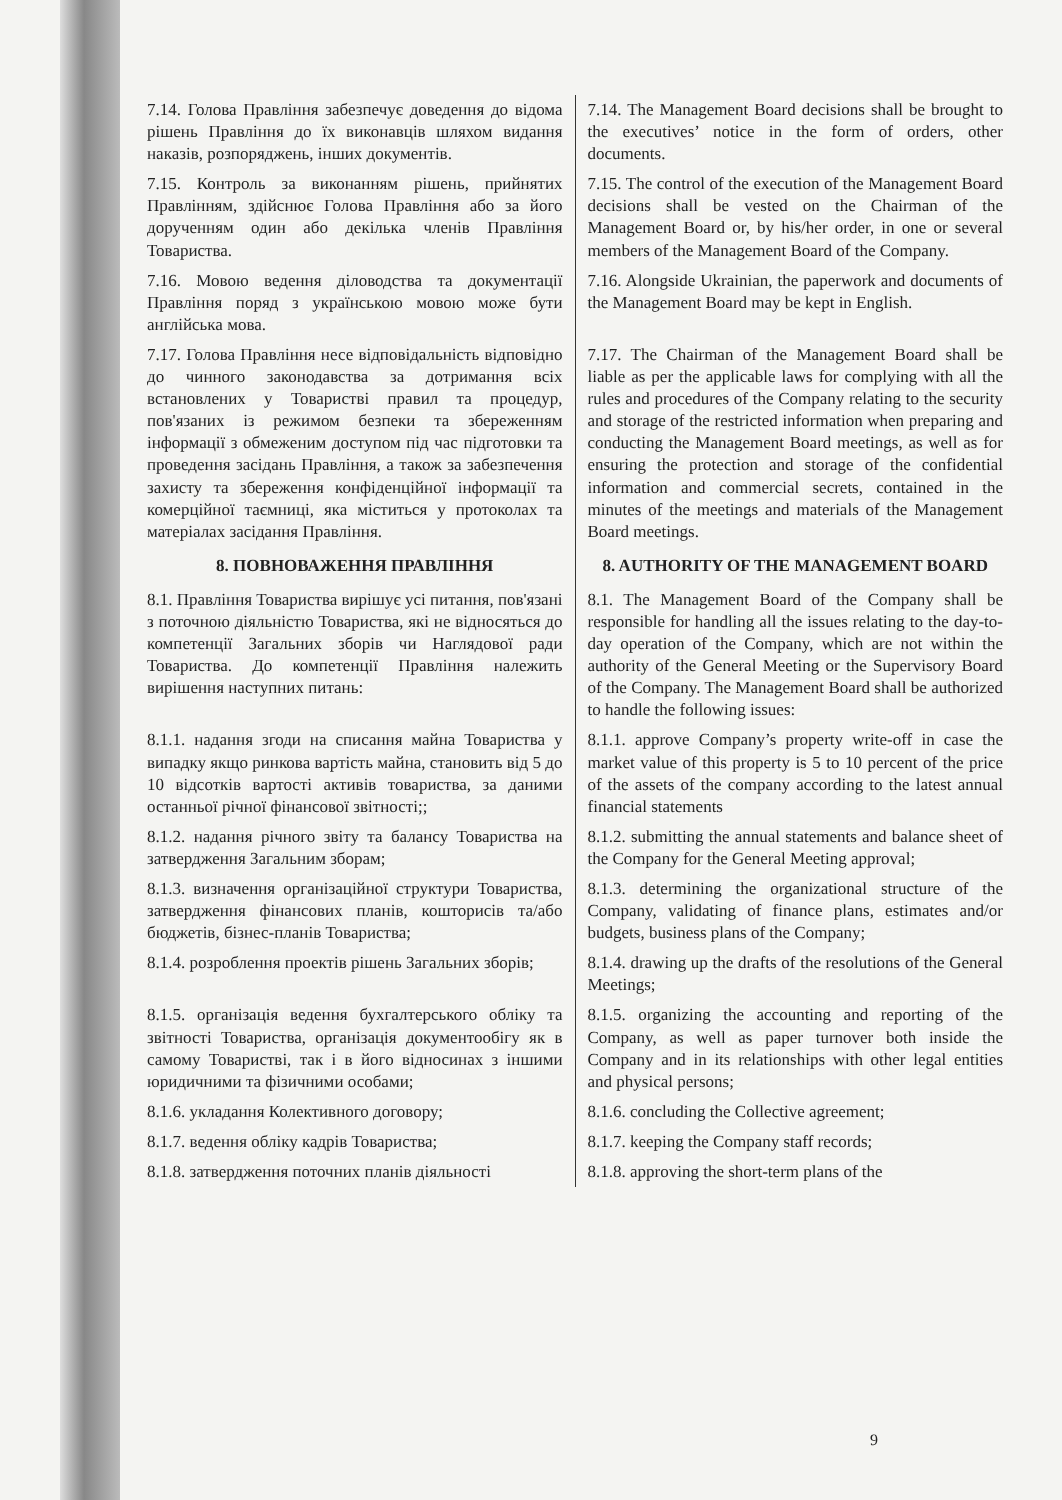| 7.14. Голова Правління забезпечує доведення до відома рішень Правління до їх виконавців шляхом видання наказів, розпоряджень, інших документів. | 7.14. The Management Board decisions shall be brought to the executives’ notice in the form of orders, other documents. |
| 7.15. Контроль за виконанням рішень, прийнятих Правлінням, здійснює Голова Правління або за його дорученням один або декілька членів Правління Товариства. | 7.15. The control of the execution of the Management Board decisions shall be vested on the Chairman of the Management Board or, by his/her order, in one or several members of the Management Board of the Company. |
| 7.16. Мовою ведення діловодства та документації Правління поряд з українською мовою може бути англійська мова. | 7.16. Alongside Ukrainian, the paperwork and documents of the Management Board may be kept in English. |
| 7.17. Голова Правління несе відповідальність відповідно до чинного законодавства за дотримання всіх встановлених у Товаристві правил та процедур, пов'язаних із режимом безпеки та збереженням інформації з обмеженим доступом під час підготовки та проведення засідань Правління, а також за забезпечення захисту та збереження конфіденційної інформації та комерційної таємниці, яка міститься у протоколах та матеріалах засідання Правління. | 7.17. The Chairman of the Management Board shall be liable as per the applicable laws for complying with all the rules and procedures of the Company relating to the security and storage of the restricted information when preparing and conducting the Management Board meetings, as well as for ensuring the protection and storage of the confidential information and commercial secrets, contained in the minutes of the meetings and materials of the Management Board meetings. |
| 8. ПОВНОВАЖЕННЯ ПРАВЛІННЯ | 8. AUTHORITY OF THE MANAGEMENT BOARD |
| 8.1. Правління Товариства вирішує усі питання, пов'язані з поточною діяльністю Товариства, які не відносяться до компетенції Загальних зборів чи Наглядової ради Товариства. До компетенції Правління належить вирішення наступних питань: | 8.1. The Management Board of the Company shall be responsible for handling all the issues relating to the day-to-day operation of the Company, which are not within the authority of the General Meeting or the Supervisory Board of the Company. The Management Board shall be authorized to handle the following issues: |
| 8.1.1. надання згоди на списання майна Товариства у випадку якщо ринкова вартість майна, становить від 5 до 10 відсотків вартості активів товариства, за даними останньої річної фінансової звітності;; | 8.1.1. approve Company’s property write-off in case the market value of this property is 5 to 10 percent of the price of the assets of the company according to the latest annual financial statements |
| 8.1.2. надання річного звіту та балансу Товариства на затвердження Загальним зборам; | 8.1.2. submitting the annual statements and balance sheet of the Company for the General Meeting approval; |
| 8.1.3. визначення організаційної структури Товариства, затвердження фінансових планів, кошторисів та/або бюджетів, бізнес-планів Товариства; | 8.1.3. determining the organizational structure of the Company, validating of finance plans, estimates and/or budgets, business plans of the Company; |
| 8.1.4. розроблення проектів рішень Загальних зборів; | 8.1.4. drawing up the drafts of the resolutions of the General Meetings; |
| 8.1.5. організація ведення бухгалтерського обліку та звітності Товариства, організація документообігу як в самому Товаристві, так і в його відносинах з іншими юридичними та фізичними особами; | 8.1.5. organizing the accounting and reporting of the Company, as well as paper turnover both inside the Company and in its relationships with other legal entities and physical persons; |
| 8.1.6. укладання Колективного договору; | 8.1.6. concluding the Collective agreement; |
| 8.1.7. ведення обліку кадрів Товариства; | 8.1.7. keeping the Company staff records; |
| 8.1.8. затвердження поточних планів діяльності | 8.1.8. approving the short-term plans of the |
9